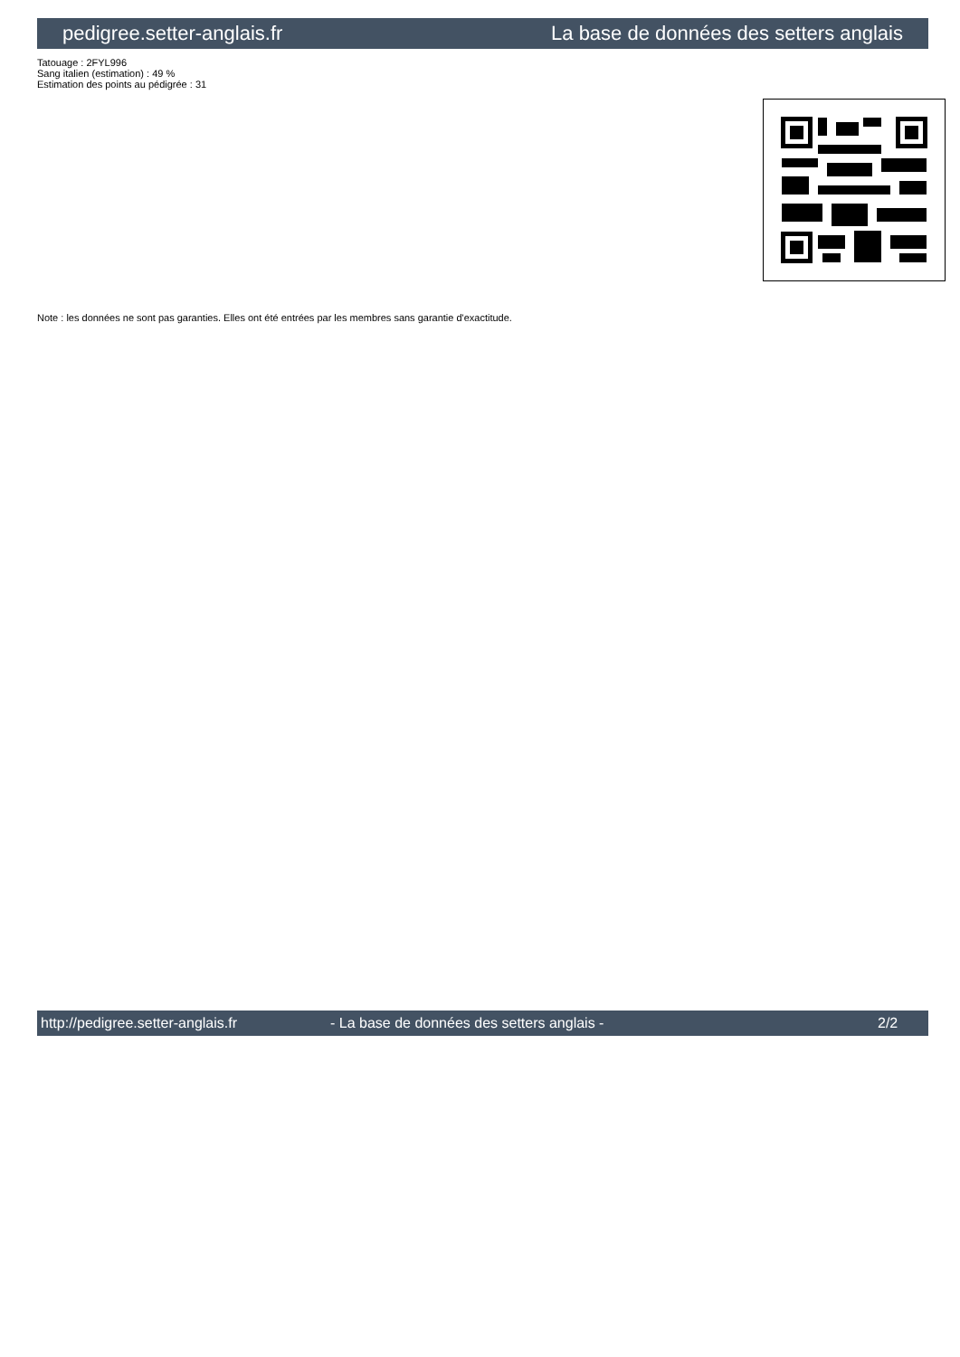pedigree.setter-anglais.fr La base de données des setters anglais
Tatouage : 2FYL996
Sang italien (estimation) : 49 %
Estimation des points au pédigrée : 31
Note : les données ne sont pas garanties. Elles ont été entrées par les membres sans garantie d'exactitude.
http://pedigree.setter-anglais.fr - La base de données des setters anglais - 2/2